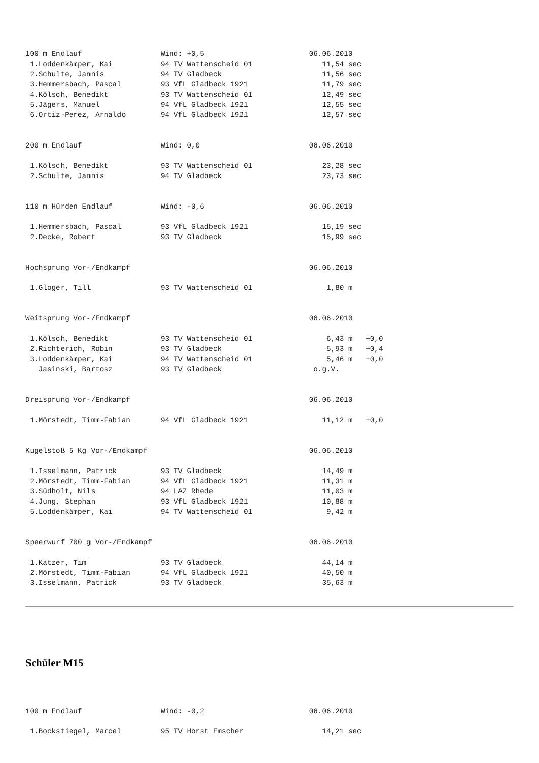100 m Endlauf                  Wind: +0,5                        06.06.2010
 1.Loddenkämper, Kai           94 TV Wattenscheid 01                11,54 sec
 2.Schulte, Jannis             94 TV Gladbeck                       11,56 sec
 3.Hemmersbach, Pascal         93 VfL Gladbeck 1921                 11,79 sec
 4.Kölsch, Benedikt            93 TV Wattenscheid 01                12,49 sec
 5.Jägers, Manuel              94 VfL Gladbeck 1921                 12,55 sec
 6.Ortiz-Perez, Arnaldo        94 VfL Gladbeck 1921                 12,57 sec


200 m Endlauf                  Wind: 0,0                         06.06.2010

 1.Kölsch, Benedikt            93 TV Wattenscheid 01                23,28 sec
 2.Schulte, Jannis             94 TV Gladbeck                       23,73 sec


110 m Hürden Endlauf           Wind: -0,6                        06.06.2010

 1.Hemmersbach, Pascal         93 VfL Gladbeck 1921                 15,19 sec
 2.Decke, Robert               93 TV Gladbeck                       15,99 sec


Hochsprung Vor-/Endkampf                                         06.06.2010

 1.Gloger, Till                93 TV Wattenscheid 01                 1,80 m


Weitsprung Vor-/Endkampf                                         06.06.2010

 1.Kölsch, Benedikt            93 TV Wattenscheid 01                 6,43 m   +0,0
 2.Richterich, Robin           93 TV Gladbeck                        5,93 m   +0,4
 3.Loddenkämper, Kai           94 TV Wattenscheid 01                 5,46 m   +0,0
   Jasinski, Bartosz           93 TV Gladbeck                     o.g.V.


Dreisprung Vor-/Endkampf                                         06.06.2010

 1.Mörstedt, Timm-Fabian       94 VfL Gladbeck 1921                 11,12 m   +0,0


Kugelstoß 5 Kg Vor-/Endkampf                                     06.06.2010

 1.Isselmann, Patrick          93 TV Gladbeck                       14,49 m
 2.Mörstedt, Timm-Fabian       94 VfL Gladbeck 1921                 11,31 m
 3.Südholt, Nils               94 LAZ Rhede                         11,03 m
 4.Jung, Stephan               93 VfL Gladbeck 1921                 10,88 m
 5.Loddenkämper, Kai           94 TV Wattenscheid 01                 9,42 m


Speerwurf 700 g Vor-/Endkampf                                    06.06.2010

 1.Katzer, Tim                 93 TV Gladbeck                       44,14 m
 2.Mörstedt, Timm-Fabian       94 VfL Gladbeck 1921                 40,50 m
 3.Isselmann, Patrick          93 TV Gladbeck                       35,63 m
Schüler M15
100 m Endlauf                  Wind: -0,2                        06.06.2010

 1.Bockstiegel, Marcel         95 TV Horst Emscher                  14,21 sec